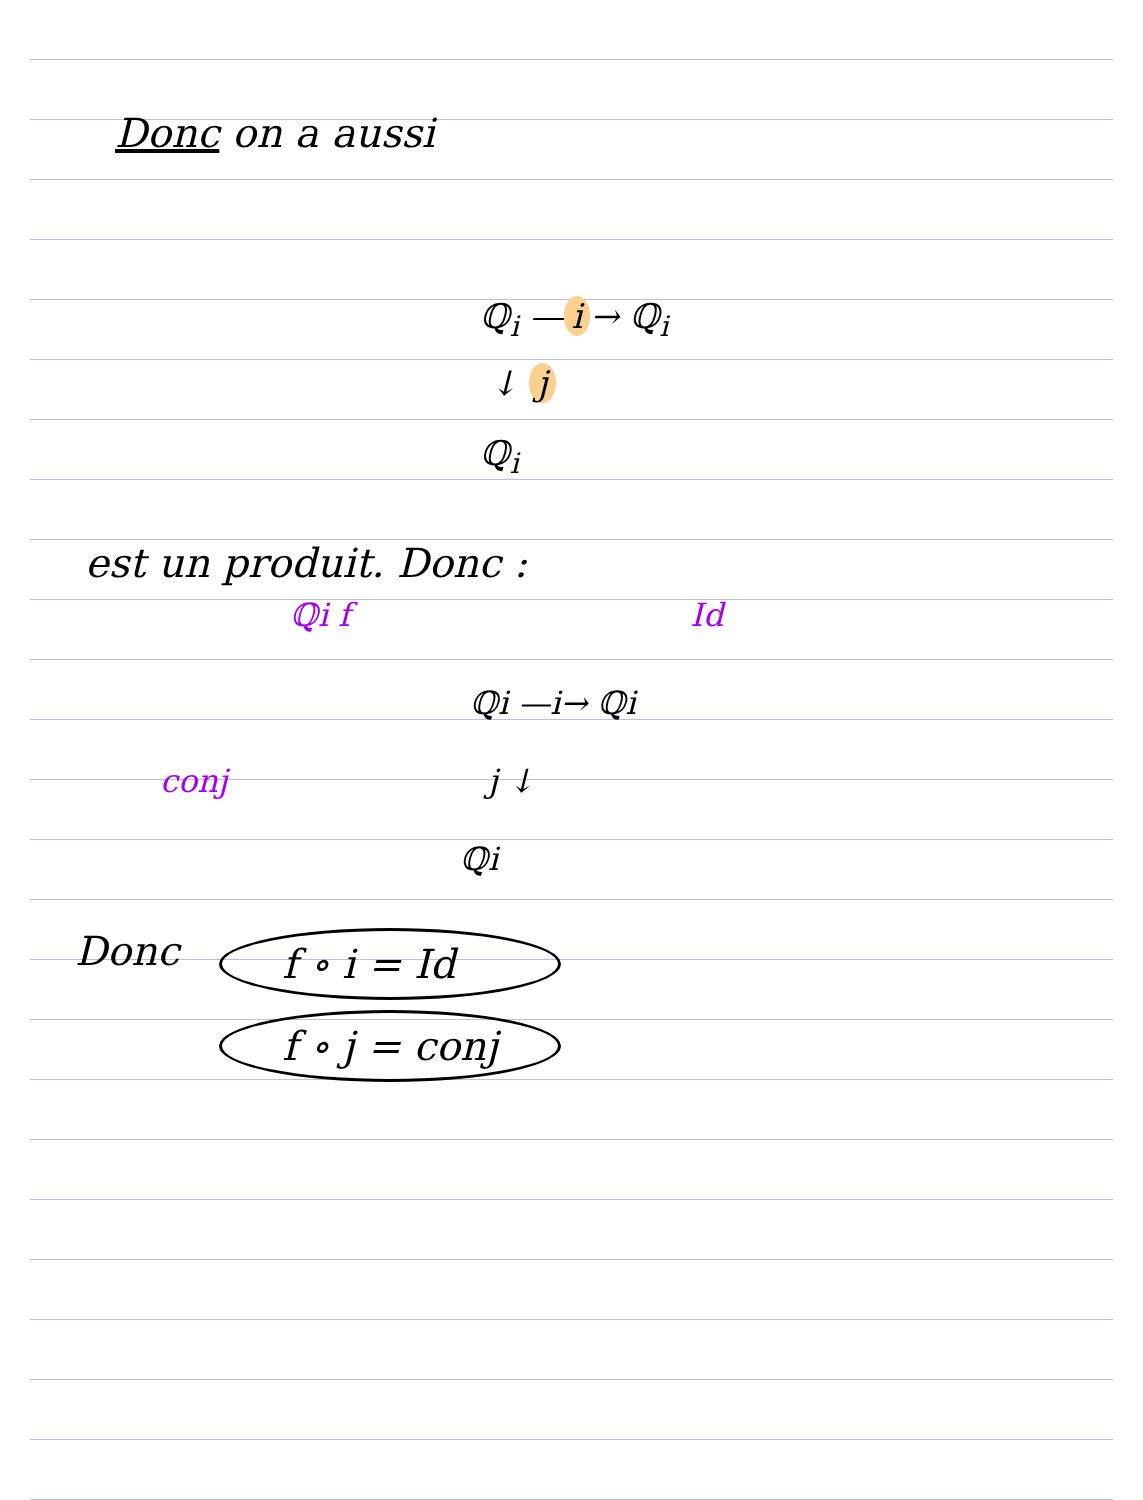Donc on a aussi
ℚ<sub>i</sub> — i → ℚ<sub>i</sub>
↓ j
ℚ<sub>i</sub>
est un produit. Donc :
ℚi f Id
ℚi —i→ ℚi
conj j ↓
ℚi
Donc
f ∘ i = Id
f ∘ j = conj